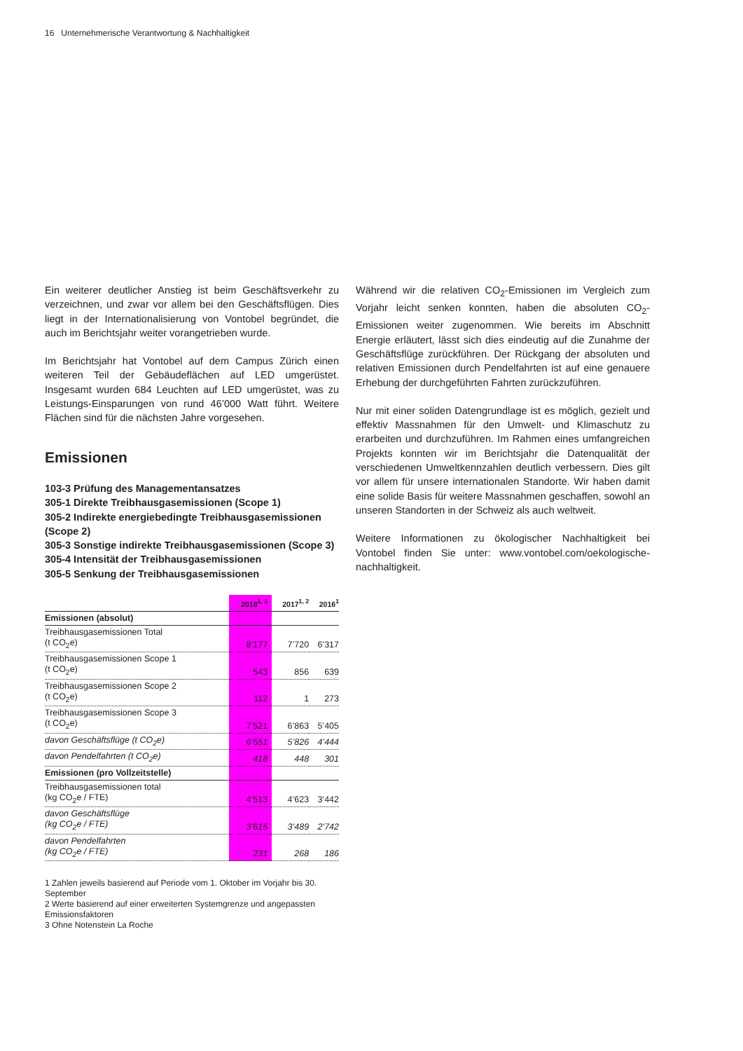16 Unternehmerische Verantwortung & Nachhaltigkeit
Ein weiterer deutlicher Anstieg ist beim Geschäftsverkehr zu verzeichnen, und zwar vor allem bei den Geschäftsflügen. Dies liegt in der Internationalisierung von Vontobel begründet, die auch im Berichtsjahr weiter vorangetrieben wurde.
Im Berichtsjahr hat Vontobel auf dem Campus Zürich einen weiteren Teil der Gebäudeflächen auf LED umgerüstet. Insgesamt wurden 684 Leuchten auf LED umgerüstet, was zu Leistungs-Einsparungen von rund 46’000 Watt führt. Weitere Flächen sind für die nächsten Jahre vorgesehen.
Emissionen
103-3 Prüfung des Managementansatzes
305-1 Direkte Treibhausgasemissionen (Scope 1)
305-2 Indirekte energiebedingte Treibhausgasemissionen (Scope 2)
305-3 Sonstige indirekte Treibhausgasemissionen (Scope 3)
305-4 Intensität der Treibhausgasemissionen
305-5 Senkung der Treibhausgasemissionen
| | 2018<sup>1, 3</sup> | 2017<sup>1, 2</sup> | 2016<sup>1</sup> |
| --- | --- | --- | --- |
| Emissionen (absolut) | | | |
| Treibhausgasemissionen Total (t CO<sub>2</sub>e) | 8’177 | 7’720 | 6’317 |
| Treibhausgasemissionen Scope 1 (t CO<sub>2</sub>e) | 543 | 856 | 639 |
| Treibhausgasemissionen Scope 2 (t CO<sub>2</sub>e) | 112 | 1 | 273 |
| Treibhausgasemissionen Scope 3 (t CO<sub>2</sub>e) | 7’521 | 6’863 | 5’405 |
| davon Geschäftsflüge (t CO<sub>2</sub>e) | 6’551 | 5’826 | 4’444 |
| davon Pendelfahrten (t CO<sub>2</sub>e) | 418 | 448 | 301 |
| Emissionen (pro Vollzeitstelle) | | | |
| Treibhausgasemissionen total (kg CO<sub>2</sub>e / FTE) | 4’513 | 4’623 | 3’442 |
| davon Geschäftsflüge (kg CO<sub>2</sub>e / FTE) | 3’615 | 3’489 | 2’742 |
| davon Pendelfahrten (kg CO<sub>2</sub>e / FTE) | 231 | 268 | 186 |
1 Zahlen jeweils basierend auf Periode vom 1. Oktober im Vorjahr bis 30. September
2 Werte basierend auf einer erweiterten Systemgrenze und angepassten Emissionsfaktoren
3 Ohne Notenstein La Roche
Während wir die relativen CO<sub>2</sub>-Emissionen im Vergleich zum Vorjahr leicht senken konnten, haben die absoluten CO<sub>2</sub>-Emissionen weiter zugenommen. Wie bereits im Abschnitt Energie erläutert, lässt sich dies eindeutig auf die Zunahme der Geschäftsflüge zurückführen. Der Rückgang der absoluten und relativen Emissionen durch Pendelfahrten ist auf eine genauere Erhebung der durchgeführten Fahrten zurückzuführen.
Nur mit einer soliden Datengrundlage ist es möglich, gezielt und effektiv Massnahmen für den Umwelt- und Klimaschutz zu erarbeiten und durchzuführen. Im Rahmen eines umfangreichen Projekts konnten wir im Berichtsjahr die Datenqualität der verschiedenen Umweltkennzahlen deutlich verbessern. Dies gilt vor allem für unsere internationalen Standorte. Wir haben damit eine solide Basis für weitere Massnahmen geschaffen, sowohl an unseren Standorten in der Schweiz als auch weltweit.
Weitere Informationen zu ökologischer Nachhaltigkeit bei Vontobel finden Sie unter: www.vontobel.com/oekologische-nachhaltigkeit.